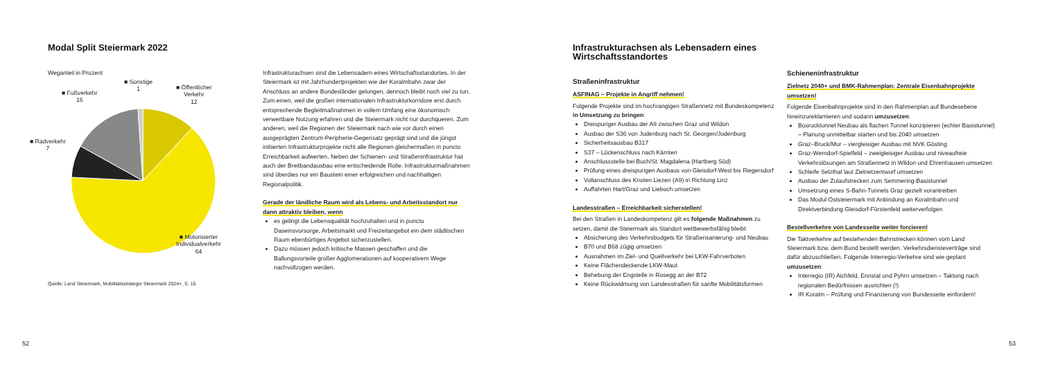Modal Split Steiermark 2022
Weganteil in Prozent
■ Sonstige
1
■ Öffentlicher
Verkehr
12
■ Fußverkehr
16
■ Radverkehr
7
■ Motorisierter
Individualverkehr
64
Quelle: Land Steiermark, Mobilitätsstrategie Steiermark 2024+, S. 15
Infrastrukturachsen sind die Lebensadern eines Wirtschaftsstandortes. In der Steiermark ist mit Jahrhundertprojekten wie der Koralmbahn zwar der Anschluss an andere Bundesländer gelungen, dennoch bleibt noch viel zu tun. Zum einen, weil die großen internationalen Infrastrukturkorridore erst durch entsprechende Begleitmaßnahmen in vollem Umfang eine ökonomisch verwertbare Nutzung erfahren und die Steiermark nicht nur durchqueren. Zum anderen, weil die Regionen der Steiermark nach wie vor durch einen ausgeprägten Zentrum-Peripherie-Gegensatz geprägt sind und die jüngst initiierten Infrastrukturprojekte nicht alle Regionen gleichermaßen in puncto Erreichbarkeit aufwerten. Neben der Schienen- und Straßeninfrastruktur hat auch der Breitbandausbau eine entscheidende Rolle. Infrastrukturmaßnahmen sind überdies nur ein Baustein einer erfolgreichen und nachhaltigen Regionalpolitik.
Gerade der ländliche Raum wird als Lebens- und Arbeitsstandort nur dann attraktiv bleiben, wenn
es gelingt die Lebensqualität hochzuhalten und in puncto Daseinsvorsorge, Arbeitsmarkt und Freizeitangebot ein dem städtischen Raum ebenbürtiges Angebot sicherzustellen.
Dazu müssen jedoch kritische Massen geschaffen und die Ballungsvorteile großer Agglomerationen auf kooperativem Wege nachvollzogen werden.
Infrastrukturachsen als Lebensadern eines Wirtschaftsstandortes
Straßeninfrastruktur
ASFINAG – Projekte in Angriff nehmen!
Folgende Projekte sind im hochrangigen Straßennetz mit Bundeskompetenz in Umsetzung zu bringen:
Dreispuriger Ausbau der A9 zwischen Graz und Wildon
Ausbau der S36 von Judenburg nach St. Georgen/Judenburg
Sicherheitsausbau B317
S37 – Lückenschluss nach Kärnten
Anschlussstelle bei Buch/St. Magdalena (Hartberg Süd)
Prüfung eines dreispurigen Ausbaus von Gleisdorf-West bis Riegersdorf
Vollanschluss des Knoten Liezen (A9) in Richtung Linz
Auffahrten Hart/Graz und Lieboch umsetzen
Landesstraßen – Erreichbarkeit sicherstellen!
Bei den Straßen in Landeskompetenz gilt es folgende Maßnahmen zu setzen, damit die Steiermark als Standort wettbewerbsfähig bleibt:
Absicherung des Verkehrsbudgets für Straßensanierung- und Neubau
B70 und B68 zügig umsetzen
Ausnahmen im Ziel- und Quellverkehr bei LKW-Fahrverboten
Keine Flächendeckende LKW-Maut
Behebung der Engstelle in Rosegg an der B72
Keine Rückwidmung von Landesstraßen für sanfte Mobilitätsformen
Schieneninfrastruktur
Zielnetz 2040+ und BMK-Rahmenplan: Zentrale Eisenbahnprojekte umsetzen!
Folgende Eisenbahnprojekte sind in den Rahmenplan auf Bundesebene hineinzureklamieren und sodann umzusetzen:
Bosrucktunnel Neubau als flachen Tunnel konzipieren (echter Basistunnel) – Planung unmittelbar starten und bis 2040 umsetzen
Graz–Bruck/Mur – viergleisiger Ausbau mit NVK Gösting
Graz-Werndorf-Spielfeld – zweigleisiger Ausbau und niveaufreie Verkehrslösungen am Straßennetz in Wildon und Ehrenhausen umsetzen
Schleife Selzthal laut Zielnetzentwurf umsetzen
Ausbau der Zulaufstrecken zum Semmering-Basistunnel
Umsetzung eines S-Bahn-Tunnels Graz gezielt vorantreiben
Das Modul Oststeiermark mit Anbindung an Koralmbahn und Direktverbindung Gleisdorf-Fürstenfeld weiterverfolgen
Bestellverkehre von Landesseite weiter forcieren!
Die Taktverkehre auf bestehenden Bahnstrecken können vom Land Steiermark bzw. dem Bund bestellt werden. Verkehrsdiensteverträge sind dafür abzuschließen. Folgende Interregio-Verkehre sind wie geplant umzusetzen:
Interregio (IR) Aichfeld, Ennstal und Pyhrn umsetzen – Taktung nach regionalen Bedürfnissen ausrichten (!)
IR Koralm – Prüfung und Finanzierung von Bundesseite einfordern!
52 53